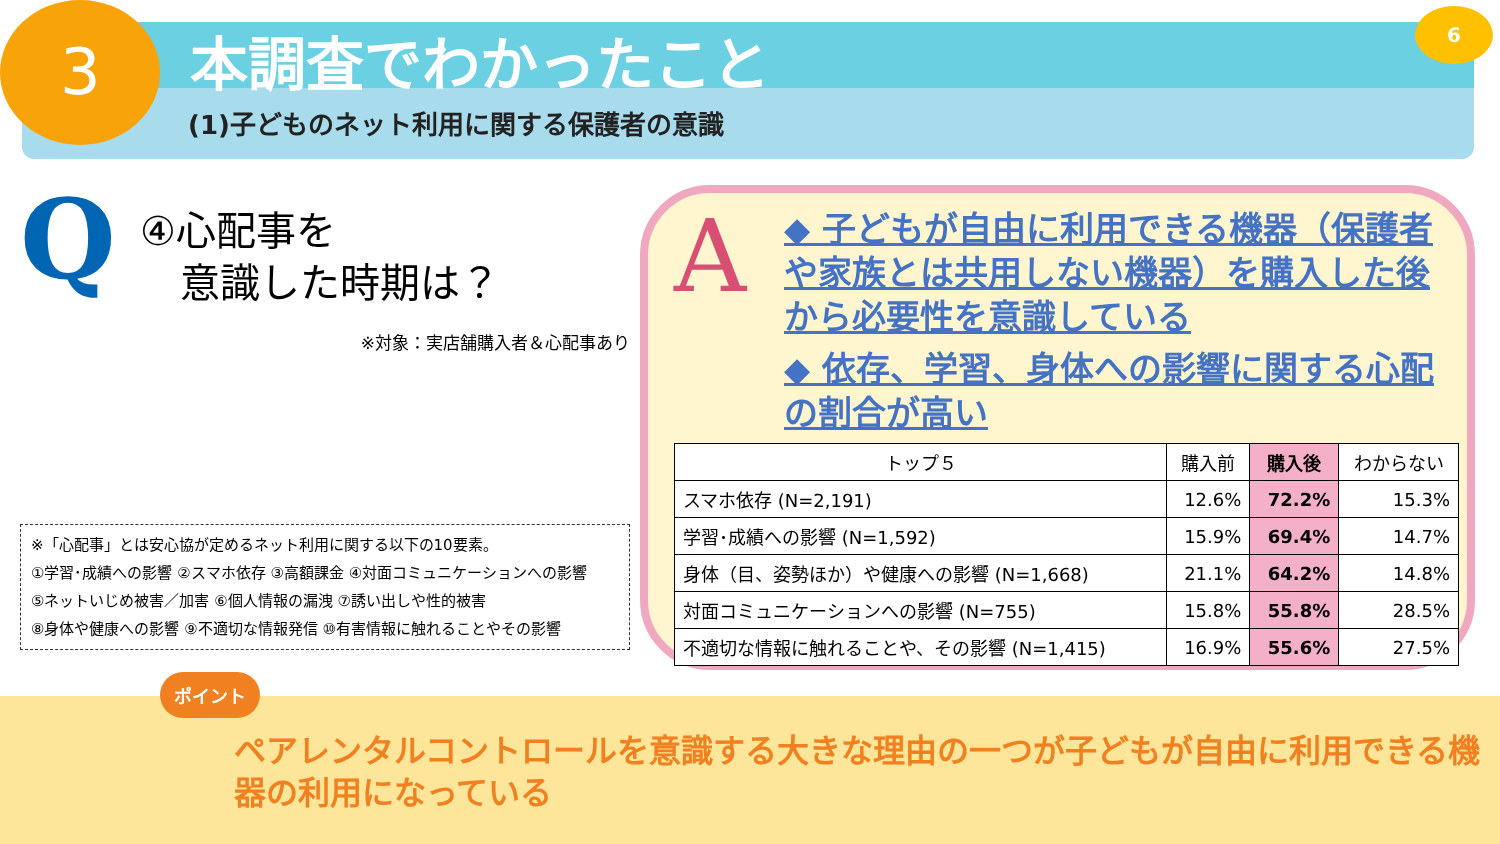3 本調査でわかったこと
(1)子どものネット利用に関する保護者の意識
6
Q
④心配事を
　意識した時期は？
※対象：実店舗購入者＆心配事あり
※「心配事」とは安心協が定めるネット利用に関する以下の10要素。
①学習･成績への影響 ②スマホ依存 ③高額課金 ④対面コミュニケーションへの影響
⑤ネットいじめ被害／加害 ⑥個人情報の漏洩 ⑦誘い出しや性的被害
⑧身体や健康への影響 ⑨不適切な情報発信 ⑩有害情報に触れることやその影響
A
◆ 子どもが自由に利用できる機器（保護者や家族とは共用しない機器）を購入した後から必要性を意識している
◆ 依存、学習、身体への影響に関する心配の割合が高い
| トップ５ | 購入前 | 購入後 | わからない |
| --- | --- | --- | --- |
| スマホ依存 (N=2,191) | 12.6% | 72.2% | 15.3% |
| 学習･成績への影響 (N=1,592) | 15.9% | 69.4% | 14.7% |
| 身体（目、姿勢ほか）や健康への影響 (N=1,668) | 21.1% | 64.2% | 14.8% |
| 対面コミュニケーションへの影響 (N=755) | 15.8% | 55.8% | 28.5% |
| 不適切な情報に触れることや、その影響 (N=1,415) | 16.9% | 55.6% | 27.5% |
ポイント
ペアレンタルコントロールを意識する大きな理由の一つが子どもが自由に利用できる機器の利用になっている